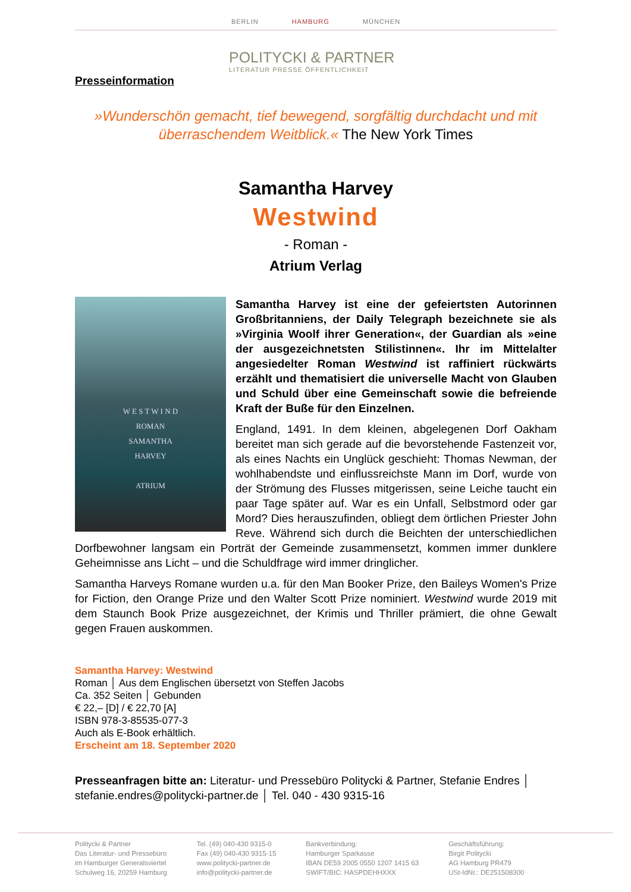BERLIN HAMBURG MÜNCHEN
POLITYCKI & PARTNER
LITERATUR PRESSE ÖFFENTLICHKEIT
Presseinformation
»Wunderschön gemacht, tief bewegend, sorgfältig durchdacht und mit überraschendem Weitblick.« The New York Times
Samantha Harvey
Westwind
- Roman -
Atrium Verlag
W E S T W I N D
ROMAN
SAMANTHA
HARVEY
ATRIUM
Samantha Harvey ist eine der gefeiertsten Autorinnen Großbritanniens, der Daily Telegraph bezeichnete sie als »Virginia Woolf ihrer Generation«, der Guardian als »eine der ausgezeichnetsten Stilistinnen«. Ihr im Mittelalter angesiedelter Roman Westwind ist raffiniert rückwärts erzählt und thematisiert die universelle Macht von Glauben und Schuld über eine Gemeinschaft sowie die befreiende Kraft der Buße für den Einzelnen.
England, 1491. In dem kleinen, abgelegenen Dorf Oakham bereitet man sich gerade auf die bevorstehende Fastenzeit vor, als eines Nachts ein Unglück geschieht: Thomas Newman, der wohlhabendste und einflussreichste Mann im Dorf, wurde von der Strömung des Flusses mitgerissen, seine Leiche taucht ein paar Tage später auf. War es ein Unfall, Selbstmord oder gar Mord? Dies herauszufinden, obliegt dem örtlichen Priester John Reve. Während sich durch die Beichten der unterschiedlichen Dorfbewohner langsam ein Porträt der Gemeinde zusammensetzt, kommen immer dunklere Geheimnisse ans Licht – und die Schuldfrage wird immer dringlicher.
Samantha Harveys Romane wurden u.a. für den Man Booker Prize, den Baileys Women's Prize for Fiction, den Orange Prize und den Walter Scott Prize nominiert. Westwind wurde 2019 mit dem Staunch Book Prize ausgezeichnet, der Krimis und Thriller prämiert, die ohne Gewalt gegen Frauen auskommen.
Samantha Harvey: Westwind
Roman │ Aus dem Englischen übersetzt von Steffen Jacobs
Ca. 352 Seiten │ Gebunden
€ 22,– [D] / € 22,70 [A]
ISBN 978-3-85535-077-3
Auch als E-Book erhältlich.
Erscheint am 18. September 2020
Presseanfragen bitte an: Literatur- und Pressebüro Politycki & Partner, Stefanie Endres │ stefanie.endres@politycki-partner.de │ Tel. 040 - 430 9315-16
Politycki & Partner
Das Literatur- und Pressebüro
im Hamburger Generalsviertel
Schulweg 16, 20259 Hamburg
Tel. (49) 040-430 9315-0
Fax (49) 040-430 9315-15
www.politycki-partner.de
info@politycki-partner.de
Bankverbindung:
Hamburger Sparkasse
IBAN DE59 2005 0550 1207 1415 63
SWIFT/BIC: HASPDEHHXXX
Geschäftsführung:
Birgit Politycki
AG Hamburg PR479
USt-IdNr.: DE251508300